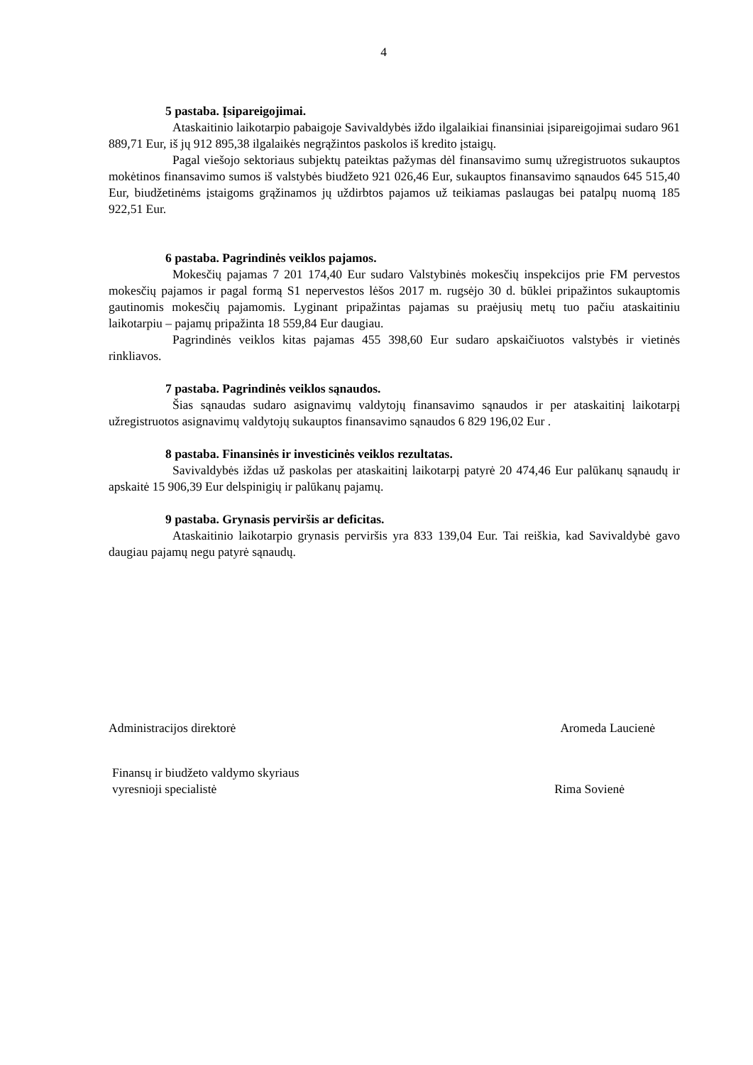4
5 pastaba. Įsipareigojimai.
Ataskaitinio laikotarpio pabaigoje Savivaldybės iždo ilgalaikiai finansiniai įsipareigojimai sudaro 961 889,71 Eur, iš jų 912 895,38 ilgalaikės negrąžintos paskolos iš kredito įstaigų.
Pagal viešojo sektoriaus subjektų pateiktas pažymas dėl finansavimo sumų užregistruotos sukauptos mokėtinos finansavimo sumos iš valstybės biudžeto 921 026,46 Eur, sukauptos finansavimo sąnaudos 645 515,40 Eur, biudžetinėms įstaigoms grąžinamos jų uždirbtos pajamos už teikiamas paslaugas bei patalpų nuomą 185 922,51 Eur.
6 pastaba. Pagrindinės veiklos pajamos.
Mokesčių pajamas 7 201 174,40 Eur sudaro Valstybinės mokesčių inspekcijos prie FM pervestos mokesčių pajamos ir pagal formą S1 nepervestos lėšos 2017 m. rugsėjo 30 d. būklei pripažintos sukauptomis gautinomis mokesčių pajamomis. Lyginant pripažintas pajamas su praėjusių metų tuo pačiu ataskaitiniu laikotarpiu – pajamų pripažinta 18 559,84 Eur daugiau.
Pagrindinės veiklos kitas pajamas 455 398,60 Eur sudaro apskaičiuotos valstybės ir vietinės rinkliavos.
7 pastaba. Pagrindinės veiklos sąnaudos.
Šias sąnaudas sudaro asignavimų valdytojų finansavimo sąnaudos ir per ataskaitinį laikotarpį užregistruotos asignavimų valdytojų sukauptos finansavimo sąnaudos 6 829 196,02 Eur .
8 pastaba. Finansinės ir investicinės veiklos rezultatas.
Savivaldybės iždas už paskolas per ataskaitinį laikotarpį patyrė 20 474,46 Eur palūkanų sąnaudų ir apskaitė 15 906,39 Eur delspinigių ir palūkanų pajamų.
9 pastaba. Grynasis perviršis ar deficitas.
Ataskaitinio laikotarpio grynasis perviršis yra 833 139,04 Eur. Tai reiškia, kad Savivaldybė gavo daugiau pajamų negu patyrė sąnaudų.
Administracijos direktorė Aromeda Laucienė
Finansų ir biudžeto valdymo skyriaus
vyresnioji specialistė Rima Sovienė